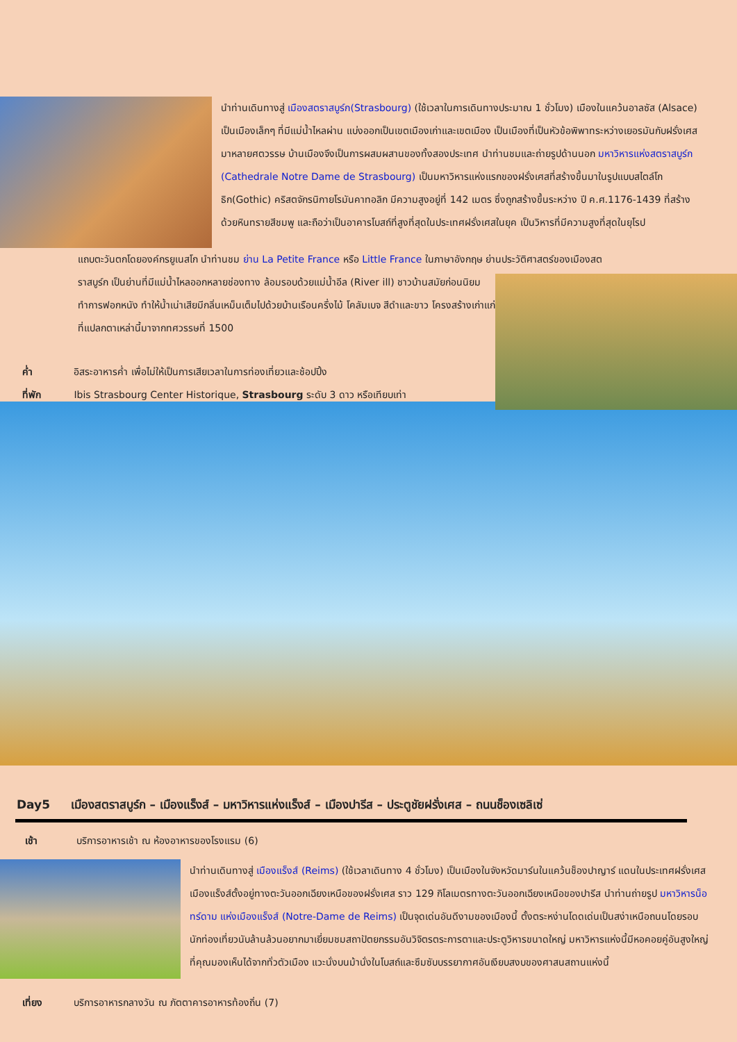นำท่านเดินทางสู่ เมืองสตราสบูร์ก(Strasbourg) (ใช้เวลาในการเดินทางประมาณ 1 ชั่วโมง) เมืองในแคว้นอาลซัส (Alsace) เป็นเมืองเล็กๆ ที่มีแม่น้ำไหลผ่าน แบ่งออกเป็นเขตเมืองเก่าและเขตเมือง เป็นเมืองที่เป็นหัวข้อพิพาทระหว่างเยอรมันกับฝรั่งเศสมาหลายศตวรรษ บ้านเมืองจึงเป็นการผสมผสานของทั้งสองประเทศ นำท่านชมและถ่ายรูปด้านนอก มหาวิหารแห่งสตราสบูร์ก (Cathedrale Notre Dame de Strasbourg) เป็นมหาวิหารแห่งแรกของฝรั่งเศสที่สร้างขึ้นมาในรูปแบบสไตล์โกธิก(Gothic) คริสตจักรนิกายโรมันคาทอลิก มีความสูงอยู่ที่ 142 เมตร ซึ่งถูกสร้างขึ้นระหว่าง ปี ค.ศ.1176-1439 ที่สร้างด้วยหินทรายสีชมพู และถือว่าเป็นอาคารโบสถ์ที่สูงที่สุดในประเทศฝรั่งเศสในยุค เป็นวิหารที่มีความสูงที่สุดในยุโรป
แถบตะวันตกโดยองค์กรยูเนสโก นำท่านชม ย่าน La Petite France หรือ Little France ในภาษาอังกฤษ ย่านประวัติศาสตร์ของเมืองสต
ราสบูร์ก เป็นย่านที่มีแม่น้ำไหลออกหลายช่องทาง ล้อมรอบด้วยแม่น้ำอีล (River ill) ชาวบ้านสมัยก่อนนิยมทำการฟอกหนัง ทำให้น้ำเน่าเสียมีกลิ่นเหม็นเต็มไปด้วยบ้านเรือนครึ่งไม้ โคลัมเบจ สีดำและขาว โครงสร้างเก่าแก่ที่แปลกตาเหล่านี้มาจากทศวรรษที่ 1500
ค่ำ อิสระอาหารค่ำ เพื่อไม่ให้เป็นการเสียเวลาในการท่องเที่ยวและช้อปปิ้ง
ที่พัก Ibis Strasbourg Center Historique, Strasbourg ระดับ 3 ดาว หรือเทียบเท่า
Day5 เมืองสตราสบูร์ก – เมืองแร็งส์ – มหาวิหารแห่งแร็งส์ – เมืองปารีส – ประตูชัยฝรั่งเศส – ถนนช็องเซลิเซ่
เช้า บริการอาหารเช้า ณ ห้องอาหารของโรงแรม (6)
นำท่านเดินทางสู่ เมืองแร็งส์ (Reims) (ใช้เวลาเดินทาง 4 ชั่วโมง) เป็นเมืองในจังหวัดมาร์นในแคว้นช็องปาญาร์ แดนในประเทศฝรั่งเศส เมืองแร็งส์ตั้งอยู่ทางตะวันออกเฉียงเหนือของฝรั่งเศส ราว 129 กิโลเมตรทางตะวันออกเฉียงเหนือของปารีส นำท่านถ่ายรูป มหาวิหารน็อทร์ดาม แห่งเมืองแร็งส์ (Notre-Dame de Reims) เป็นจุดเด่นอันดีงามของเมืองนี้ ตั้งตระหง่านโดดเด่นเป็นสง่าเหนือถนนโดยรอบ นักท่องเที่ยวนับล้านล้วนอยากมาเยี่ยมชมสถาปัตยกรรมอันวิจิตรตระการตาและประตูวิหารขนาดใหญ่ มหาวิหารแห่งนี้มีหอคอยคู่อันสูงใหญ่ที่คุณมองเห็นได้จากทั่วตัวเมือง แวะนั่งบนม้านั่งในโบสถ์และซึมซับบรรยากาศอันเงียบสงบของศาสนสถานแห่งนี้
เที่ยง บริการอาหารกลางวัน ณ ภัตตาคารอาหารท้องถิ่น (7)